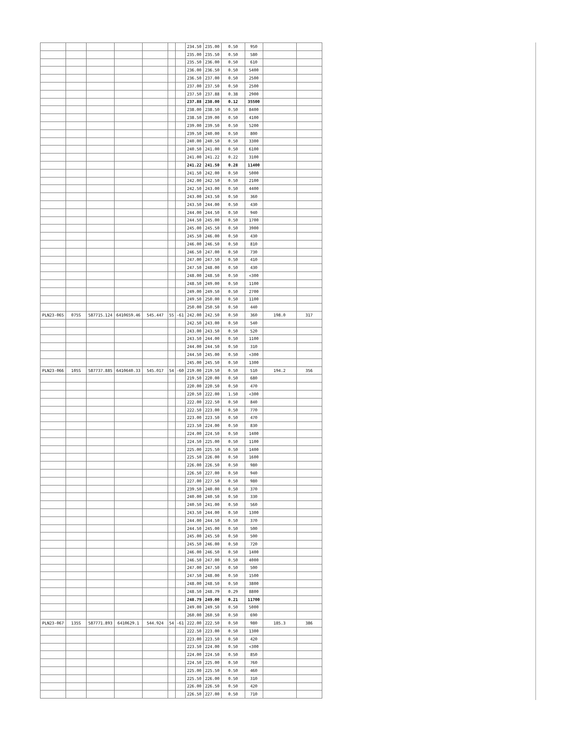| | | | | | | | 234.50 | 235.00 | 0.50 | 950 | | |
| | | | | | | | 235.00 | 235.50 | 0.50 | 580 | | |
| | | | | | | | 235.50 | 236.00 | 0.50 | 610 | | |
| | | | | | | | 236.00 | 236.50 | 0.50 | 5400 | | |
| | | | | | | | 236.50 | 237.00 | 0.50 | 2500 | | |
| | | | | | | | 237.00 | 237.50 | 0.50 | 2500 | | |
| | | | | | | | 237.50 | 237.88 | 0.38 | 2900 | | |
| | | | | | | | 237.88 | 238.00 | 0.12 | 35500 | | |
| | | | | | | | 238.00 | 238.50 | 0.50 | 8400 | | |
| | | | | | | | 238.50 | 239.00 | 0.50 | 4100 | | |
| | | | | | | | 239.00 | 239.50 | 0.50 | 5200 | | |
| | | | | | | | 239.50 | 240.00 | 0.50 | 800 | | |
| | | | | | | | 240.00 | 240.50 | 0.50 | 3300 | | |
| | | | | | | | 240.50 | 241.00 | 0.50 | 6100 | | |
| | | | | | | | 241.00 | 241.22 | 0.22 | 3100 | | |
| | | | | | | | 241.22 | 241.50 | 0.28 | 11400 | | |
| | | | | | | | 241.50 | 242.00 | 0.50 | 5000 | | |
| | | | | | | | 242.00 | 242.50 | 0.50 | 2100 | | |
| | | | | | | | 242.50 | 243.00 | 0.50 | 4400 | | |
| | | | | | | | 243.00 | 243.50 | 0.50 | 360 | | |
| | | | | | | | 243.50 | 244.00 | 0.50 | 430 | | |
| | | | | | | | 244.00 | 244.50 | 0.50 | 940 | | |
| | | | | | | | 244.50 | 245.00 | 0.50 | 1700 | | |
| | | | | | | | 245.00 | 245.50 | 0.50 | 3900 | | |
| | | | | | | | 245.50 | 246.00 | 0.50 | 430 | | |
| | | | | | | | 246.00 | 246.50 | 0.50 | 810 | | |
| | | | | | | | 246.50 | 247.00 | 0.50 | 730 | | |
| | | | | | | | 247.00 | 247.50 | 0.50 | 410 | | |
| | | | | | | | 247.50 | 248.00 | 0.50 | 430 | | |
| | | | | | | | 248.00 | 248.50 | 0.50 | <300 | | |
| | | | | | | | 248.50 | 249.00 | 0.50 | 1100 | | |
| | | | | | | | 249.00 | 249.50 | 0.50 | 2700 | | |
| | | | | | | | 249.50 | 250.00 | 0.50 | 1100 | | |
| | | | | | | | 250.00 | 250.50 | 0.50 | 440 | | |
| PLN23-065 | 075S | 587715.124 | 6410659.46 | 545.447 | 55 | -61 | 242.00 | 242.50 | 0.50 | 360 | 198.0 | 317 |
| | | | | | | | 242.50 | 243.00 | 0.50 | 540 | | |
| | | | | | | | 243.00 | 243.50 | 0.50 | 520 | | |
| | | | | | | | 243.50 | 244.00 | 0.50 | 1100 | | |
| | | | | | | | 244.00 | 244.50 | 0.50 | 310 | | |
| | | | | | | | 244.50 | 245.00 | 0.50 | <300 | | |
| | | | | | | | 245.00 | 245.50 | 0.50 | 1300 | | |
| PLN23-066 | 105S | 587737.885 | 6410640.33 | 545.017 | 54 | -60 | 219.00 | 219.50 | 0.50 | 510 | 194.2 | 356 |
| | | | | | | | 219.50 | 220.00 | 0.50 | 680 | | |
| | | | | | | | 220.00 | 220.50 | 0.50 | 470 | | |
| | | | | | | | 220.50 | 222.00 | 1.50 | <300 | | |
| | | | | | | | 222.00 | 222.50 | 0.50 | 840 | | |
| | | | | | | | 222.50 | 223.00 | 0.50 | 770 | | |
| | | | | | | | 223.00 | 223.50 | 0.50 | 470 | | |
| | | | | | | | 223.50 | 224.00 | 0.50 | 830 | | |
| | | | | | | | 224.00 | 224.50 | 0.50 | 1400 | | |
| | | | | | | | 224.50 | 225.00 | 0.50 | 1100 | | |
| | | | | | | | 225.00 | 225.50 | 0.50 | 1400 | | |
| | | | | | | | 225.50 | 226.00 | 0.50 | 1600 | | |
| | | | | | | | 226.00 | 226.50 | 0.50 | 980 | | |
| | | | | | | | 226.50 | 227.00 | 0.50 | 940 | | |
| | | | | | | | 227.00 | 227.50 | 0.50 | 980 | | |
| | | | | | | | 239.50 | 240.00 | 0.50 | 370 | | |
| | | | | | | | 240.00 | 240.50 | 0.50 | 330 | | |
| | | | | | | | 240.50 | 241.00 | 0.50 | 560 | | |
| | | | | | | | 243.50 | 244.00 | 0.50 | 1300 | | |
| | | | | | | | 244.00 | 244.50 | 0.50 | 370 | | |
| | | | | | | | 244.50 | 245.00 | 0.50 | 500 | | |
| | | | | | | | 245.00 | 245.50 | 0.50 | 500 | | |
| | | | | | | | 245.50 | 246.00 | 0.50 | 720 | | |
| | | | | | | | 246.00 | 246.50 | 0.50 | 1400 | | |
| | | | | | | | 246.50 | 247.00 | 0.50 | 4000 | | |
| | | | | | | | 247.00 | 247.50 | 0.50 | 500 | | |
| | | | | | | | 247.50 | 248.00 | 0.50 | 1500 | | |
| | | | | | | | 248.00 | 248.50 | 0.50 | 3800 | | |
| | | | | | | | 248.50 | 248.79 | 0.29 | 8800 | | |
| | | | | | | | 248.79 | 249.00 | 0.21 | 11700 | | |
| | | | | | | | 249.00 | 249.50 | 0.50 | 5000 | | |
| | | | | | | | 260.00 | 260.50 | 0.50 | 690 | | |
| PLN23-067 | 135S | 587771.893 | 6410629.1 | 544.924 | 54 | -61 | 222.00 | 222.50 | 0.50 | 980 | 185.3 | 386 |
| | | | | | | | 222.50 | 223.00 | 0.50 | 1300 | | |
| | | | | | | | 223.00 | 223.50 | 0.50 | 420 | | |
| | | | | | | | 223.50 | 224.00 | 0.50 | <300 | | |
| | | | | | | | 224.00 | 224.50 | 0.50 | 850 | | |
| | | | | | | | 224.50 | 225.00 | 0.50 | 760 | | |
| | | | | | | | 225.00 | 225.50 | 0.50 | 460 | | |
| | | | | | | | 225.50 | 226.00 | 0.50 | 310 | | |
| | | | | | | | 226.00 | 226.50 | 0.50 | 420 | | |
| | | | | | | | 226.50 | 227.00 | 0.50 | 710 | | |